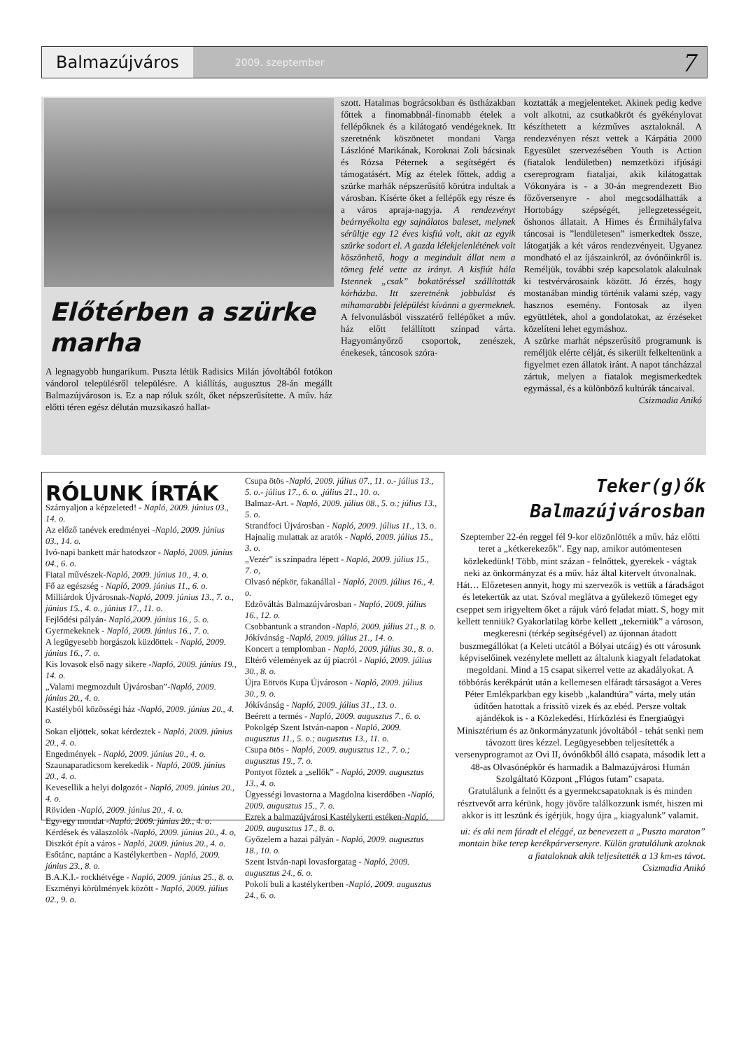Balmazújváros 2009. szeptember 7
Előtérben a szürke marha
A legnagyobb hungarikum. Puszta létük Radisics Milán jóvoltából fotókon vándorol településről településre. A kiállítás, augusztus 28-án megállt Balmazújvároson is. Ez a nap róluk szólt, őket népszerűsítette. A műv. ház előtti téren egész délután muzsikaszó hallat-
szott. Hatalmas bográcsokban és üstházakban főttek a finomabbnál-finomabb ételek a fellépőknek és a kilátogató vendégeknek. Itt szeretnénk köszönetet mondani Varga Lászlóné Marikának, Koroknai Zoli bácsinak és Rózsa Péternek a segítségért és támogatásért. Míg az ételek főttek, addig a szürke marhák népszerűsítő körútra indultak a városban. Kísérte őket a fellépők egy része és a város apraja-nagyja. A rendezvényt beárnyékolta egy sajnálatos baleset, melynek sérültje egy 12 éves kisfiú volt, akit az egyik szürke sodort el. A gazda lélekjelenlétének volt köszönhető, hogy a megindult állat nem a tömeg felé vette az irányt. A kisfiút hála Istennek „csak” bokatöréssel szállították kórházba. Itt szeretnénk jobbulást és mihamarabbi felépülést kívánni a gyermeknek. A felvonulásból visszatérő fellépőket a műv. ház előtt felállított színpad várta. Hagyományőrző csoportok, zenészek, énekesek, táncosok szóra-
koztatták a megjelenteket. Akinek pedig kedve volt alkotni, az csutkaökröt és gyékénylovat készíthetett a kézműves asztaloknál. A rendezvényen részt vettek a Kárpátia 2000 Egyesület szervezésében Youth is Action (fiatalok lendületben) nemzetközi ifjúsági csereprogram fiataljai, akik kilátogattak Vókonyára is - a 30-án megrendezett Bio főzőversenyre - ahol megcsodálhatták a Hortobágy szépségét, jellegzetességeit, őshonos állatait. A Himes és Érmihályfalva táncosai is ”lendületesen” ismerkedtek össze, látogatják a két város rendezvényeit. Ugyanez mondható el az íjászainkról, az óvónőinkről is. Reméljük, további szép kapcsolatok alakulnak ki testvérvárosaink között. Jó érzés, hogy mostanában mindig történik valami szép, vagy hasznos esemény. Fontosak az ilyen együttlétek, ahol a gondolatokat, az érzéseket közelíteni lehet egymáshoz.
A szürke marhát népszerűsítő programunk is reméljük elérte célját, és sikerült felkeltenünk a figyelmet ezen állatok iránt. A napot táncházzal zártuk, melyen a fiatalok megismerkedtek egymással, és a különböző kultúrák táncaival.
Csizmadia Anikó
RÓLUNK ÍRTÁK
Szárnyaljon a képzeleted! - Napló, 2009. június 03., 14. o.
Az előző tanévek eredményei -Napló, 2009. június 03., 14. o.
Ivó-napi bankett már hatodszor - Napló, 2009. június 04., 6. o.
Fiatal művészek-Napló, 2009. június 10., 4. o.
Fő az egészség - Napló, 2009. június 11., 6. o.
Milliárdok Újvárosnak-Napló, 2009. június 13., 7. o., június 15., 4. o., június 17., 11. o.
Fejlődési pályán- Napló,2009. június 16., 5. o.
Gyermekeknek - Napló, 2009. június 16., 7. o.
A legügyesebb horgászok küzdöttek - Napló, 2009. június 16., 7. o.
Kis lovasok első nagy sikere -Napló, 2009. június 19., 14. o.
„Valami megmozdult Újvárosban”-Napló, 2009. június 20., 4. o.
Kastélyból közösségi ház -Napló, 2009. június 20., 4. o.
Sokan eljöttek, sokat kérdeztek - Napló, 2009. június 20., 4. o.
Engedmények - Napló, 2009. június 20., 4. o.
Szaunaparadicsom kerekedik - Napló, 2009. június 20., 4. o.
Kevesellik a helyi dolgozót - Napló, 2009. június 20., 4. o.
Röviden -Napló, 2009. június 20., 4. o.
Egy-egy mondat -Napló, 2009. június 20., 4. o.
Kérdések és válaszolók -Napló, 2009. június 20., 4. o,
Diszkót épít a város - Napló, 2009. június 20., 4. o.
Esőtánc, naptánc a Kastélykertben - Napló, 2009. június 23., 8. o.
B.A.K.I.- rockhétvége - Napló, 2009. június 25., 8. o.
Eszményi körülmények között - Napló, 2009. július 02., 9. o.
Csupa ötös -Napló, 2009. július 07., 11. o.- július 13., 5. o.- július 17., 6. o. ,július 21., 10. o.
Balmaz-Art. - Napló, 2009. július 08., 5. o.; július 13., 5. o.
Strandfoci Újvárosban - Napló, 2009. július 11., 13. o.
Hajnalig mulattak az aratók - Napló, 2009. július 15., 3. o.
„Vezér” is színpadra lépett - Napló, 2009. július 15., 7. o,
Olvasó népkör, fakanállal - Napló, 2009. július 16., 4. o.
Edzőváltás Balmazújvárosban - Napló, 2009. július 16., 12. o.
Csobbantunk a strandon -Napló, 2009. július 21., 8. o.
Jókívánság -Napló, 2009. július 21., 14. o.
Koncert a templomban - Napló, 2009. július 30., 8. o.
Eltérő vélemények az új piacról - Napló, 2009. július 30., 8. o.
Újra Eötvös Kupa Újvároson - Napló, 2009. július 30., 9. o.
Jókívánság - Napló, 2009. július 31., 13. o.
Beérett a termés - Napló, 2009. augusztus 7., 6. o.
Pokolgép Szent István-napon - Napló, 2009. augusztus 11., 5. o.; augusztus 13., 11. o.
Csupa ötös - Napló, 2009. augusztus 12., 7. o.; augusztus 19., 7. o.
Pontyot főztek a „sellők” - Napló, 2009. augusztus 13., 4. o.
Ügyességi lovastorna a Magdolna kiserdőben -Napló, 2009. augusztus 15., 7. o.
Ezrek a balmazújvárosi Kastélykerti estéken-Napló, 2009. augusztus 17., 8. o.
Győzelem a hazai pályán - Napló, 2009. augusztus 18., 10. o.
Szent István-napi lovasforgatag - Napló, 2009. augusztus 24., 6. o.
Pokoli buli a kastélykertben -Napló, 2009. augusztus 24., 6. o.
Teker(g)ők
Balmazújvárosban
Szeptember 22-én reggel fél 9-kor elözönlötték a műv. ház előtti teret a „kétkerekezők”. Egy nap, amikor autómentesen közlekedünk! Több, mint százan - felnőttek, gyerekek - vágtak neki az önkormányzat és a műv. ház által kitervelt útvonalnak. Hát… Előzetesen annyit, hogy mi szervezők is vettük a fáradságot és letekertük az utat. Szóval meglátva a gyülekező tömeget egy cseppet sem irigyeltem őket a rájuk váró feladat miatt. S, hogy mit kellett tenniük? Gyakorlatilag körbe kellett „tekerniük” a városon, megkeresni (térkép segítségével) az újonnan átadott buszmegállókat (a Keleti utcától a Bólyai utcáig) és ott városunk képviselőinek vezénylete mellett az általunk kiagyalt feladatokat megoldani. Mind a 15 csapat sikerrel vette az akadályokat. A többórás kerékpárút után a kellemesen elfáradt társaságot a Veres Péter Emlékparkban egy kisebb „kalandtúra” várta, mely után üdítően hatottak a frissítõ vizek és az ebéd. Persze voltak ajándékok is - a Közlekedési, Hírközlési és Energiaügyi Minisztérium és az önkormányzatunk jóvoltából - tehát senki nem távozott üres kézzel. Legügyesebben teljesítették a versenyprogramot az Ovi II, óvónőkből álló csapata, második lett a 48-as Olvasónépkör és harmadik a Balmazújvárosi Humán Szolgáltató Központ „Flúgos futam” csapata.
Gratulálunk a felnőtt és a gyermekcsapatoknak is és minden résztvevőt arra kérünk, hogy jövőre találkozzunk ismét, hiszen mi akkor is itt leszünk és ígérjük, hogy újra „ kiagyalunk” valamit.
ui: és aki nem fáradt el eléggé, az benevezett a „Puszta maraton” montain bike terep kerékpárversenyre. Külön gratulálunk azoknak a fiataloknak akik teljesítették a 13 km-es távot.
Csizmadia Anikó